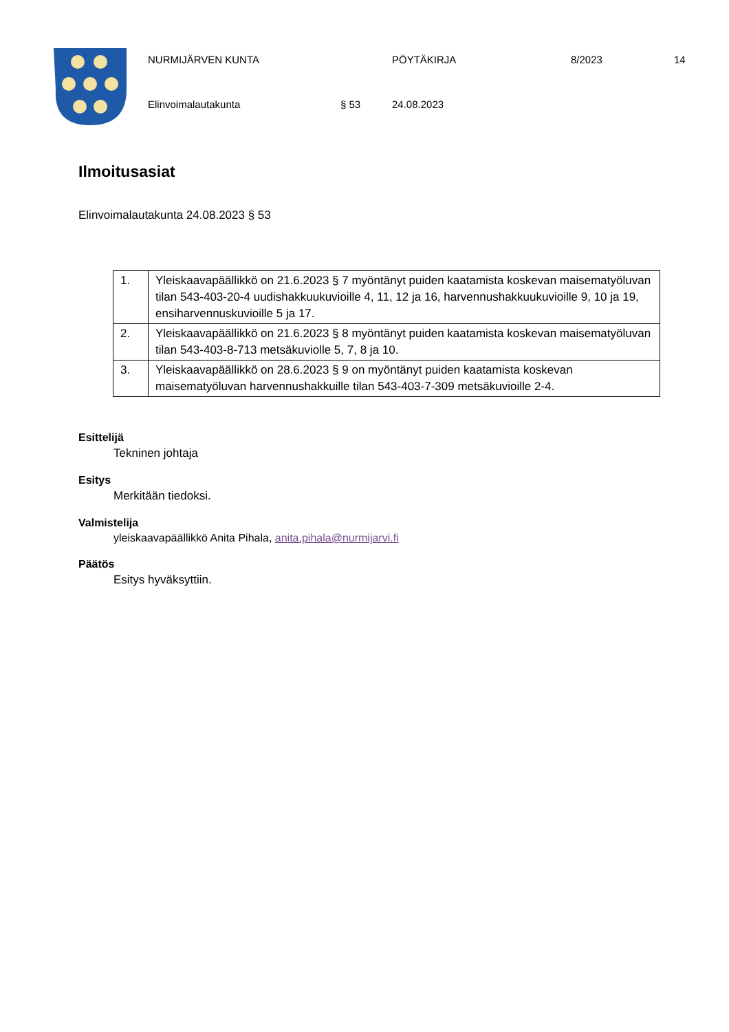NURMIJÄRVEN KUNTA PÖYTÄKIRJA 8/2023 14
Elinvoimalautakunta § 53 24.08.2023
Ilmoitusasiat
Elinvoimalautakunta 24.08.2023 § 53
| 1. | Yleiskaavapäällikkö on 21.6.2023 § 7 myöntänyt puiden kaatamista koskevan maisematyöluvan tilan 543-403-20-4 uudishakkuukuvioille 4, 11, 12 ja 16, harvennushakkuukuvioille 9, 10 ja 19, ensiharvennuskuvioille 5 ja 17. |
| 2. | Yleiskaavapäällikkö on 21.6.2023 § 8 myöntänyt puiden kaatamista koskevan maisematyöluvan tilan 543-403-8-713 metsäkuviolle 5, 7, 8 ja 10. |
| 3. | Yleiskaavapäällikkö on 28.6.2023 § 9 on myöntänyt puiden kaatamista koskevan maisematyöluvan harvennushakkuille tilan 543-403-7-309 metsäkuvioille 2-4. |
Esittelijä
Tekninen johtaja
Esitys
Merkitään tiedoksi.
Valmistelija
yleiskaavapäällikkö Anita Pihala, anita.pihala@nurmijarvi.fi
Päätös
Esitys hyväksyttiin.